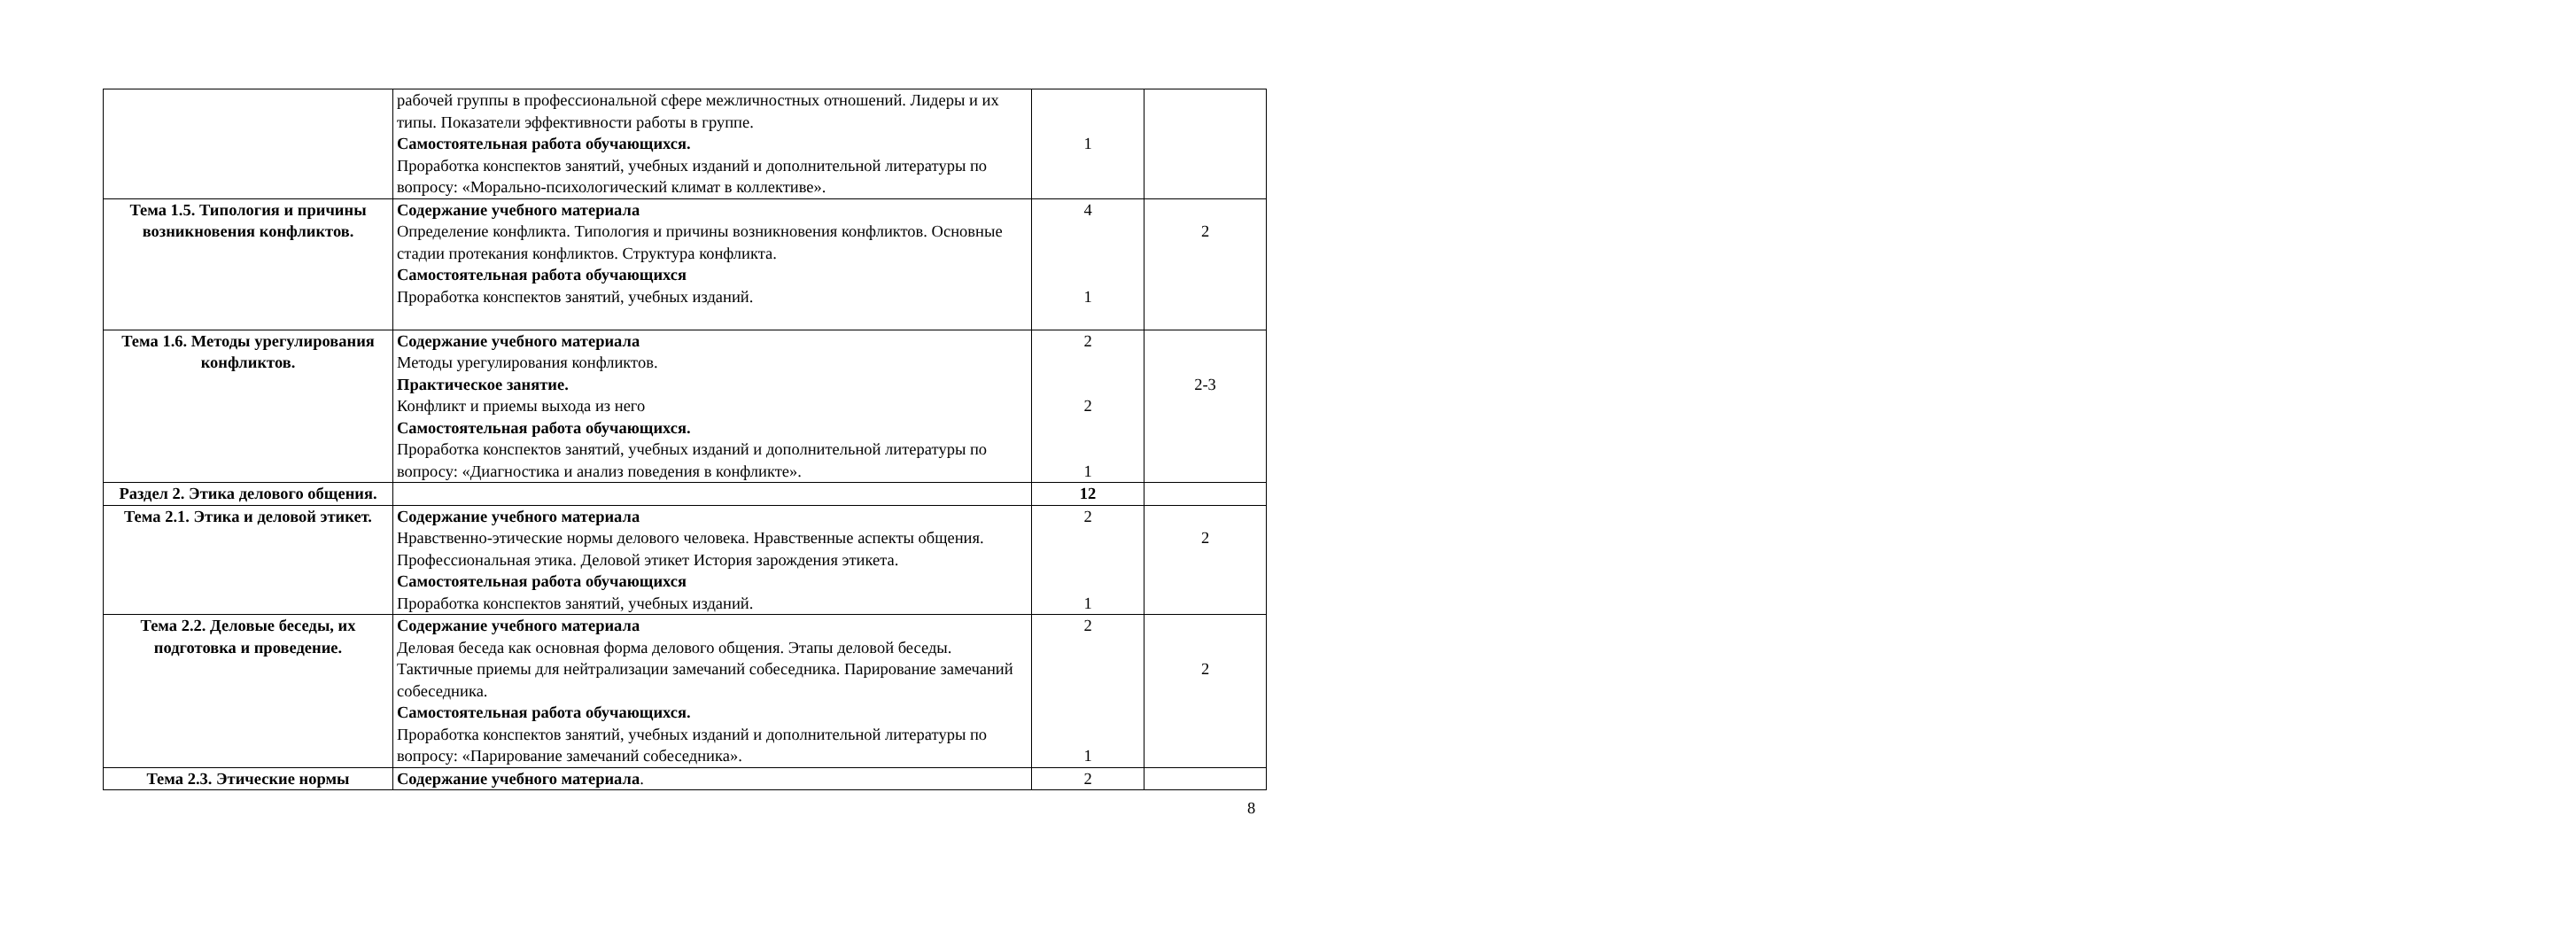| | рабочей группы в профессиональной сфере межличностных отношений. Лидеры и их типы. Показатели эффективности работы в группе. Самостоятельная работа обучающихся. Проработка конспектов занятий, учебных изданий и дополнительной литературы по вопросу: «Морально-психологический климат в коллективе». | 1 | |
| Тема 1.5. Типология и причины возникновения конфликтов. | Содержание учебного материала Определение конфликта. Типология и причины возникновения конфликтов. Основные стадии протекания конфликтов. Структура конфликта. Самостоятельная работа обучающихся Проработка конспектов занятий, учебных изданий. | 4 1 | 2 |
| Тема 1.6. Методы урегулирования конфликтов. | Содержание учебного материала Методы урегулирования конфликтов. Практическое занятие. Конфликт и приемы выхода из него Самостоятельная работа обучающихся. Проработка конспектов занятий, учебных изданий и дополнительной литературы по вопросу: «Диагностика и анализ поведения в конфликте». | 2 2 1 | 2-3 |
| Раздел 2. Этика делового общения. | | 12 | |
| Тема 2.1. Этика и деловой этикет. | Содержание учебного материала Нравственно-этические нормы делового человека. Нравственные аспекты общения. Профессиональная этика. Деловой этикет История зарождения этикета. Самостоятельная работа обучающихся Проработка конспектов занятий, учебных изданий. | 2 1 | 2 |
| Тема 2.2. Деловые беседы, их подготовка и проведение. | Содержание учебного материала Деловая беседа как основная форма делового общения. Этапы деловой беседы. Тактичные приемы для нейтрализации замечаний собеседника. Парирование замечаний собеседника. Самостоятельная работа обучающихся. Проработка конспектов занятий, учебных изданий и дополнительной литературы по вопросу: «Парирование замечаний собеседника». | 2 1 | 2 |
| Тема 2.3. Этические нормы | Содержание учебного материала . | 2 | |
8